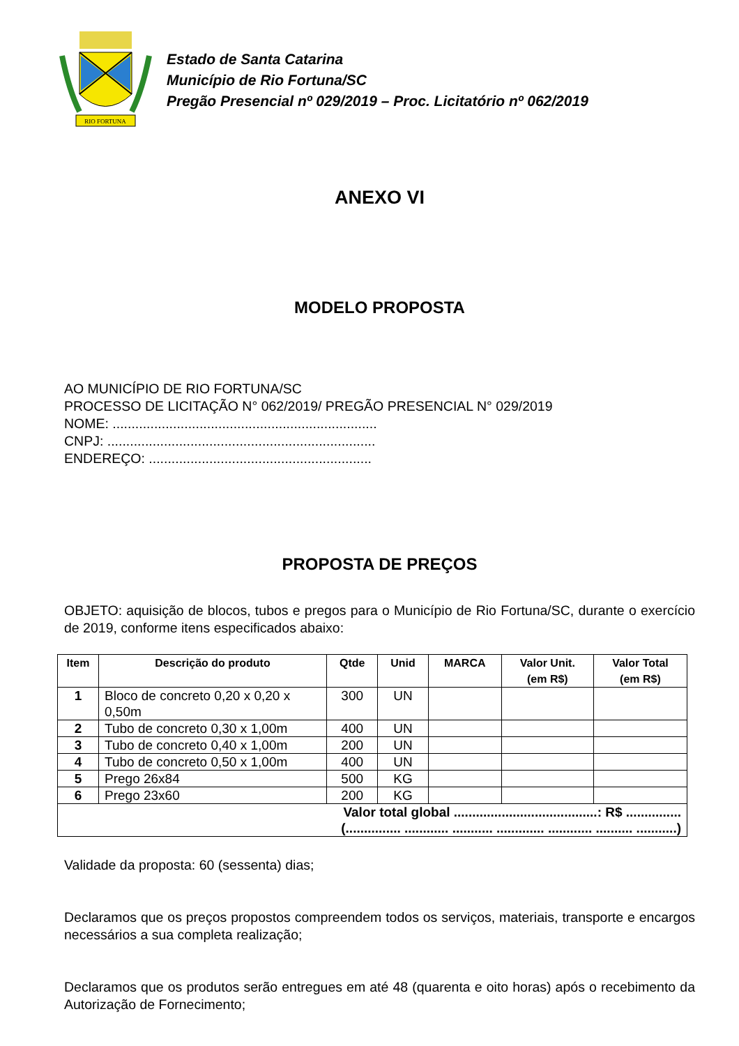RIO FORTUNA
Estado de Santa Catarina
Município de Rio Fortuna/SC
Pregão Presencial nº 029/2019 – Proc. Licitatório nº 062/2019
ANEXO VI
MODELO PROPOSTA
AO MUNICÍPIO DE RIO FORTUNA/SC
PROCESSO DE LICITAÇÃO N° 062/2019/ PREGÃO PRESENCIAL N° 029/2019
NOME: ......................................................................
CNPJ: .......................................................................
ENDEREÇO: ...........................................................
PROPOSTA DE PREÇOS
OBJETO: aquisição de blocos, tubos e pregos para o Município de Rio Fortuna/SC, durante o exercício de 2019, conforme itens especificados abaixo:
| Item | Descrição do produto | Qtde | Unid | MARCA | Valor Unit. (em R$) | Valor Total (em R$) |
| --- | --- | --- | --- | --- | --- | --- |
| 1 | Bloco de concreto 0,20 x 0,20 x 0,50m | 300 | UN | | | |
| 2 | Tubo de concreto 0,30 x 1,00m | 400 | UN | | | |
| 3 | Tubo de concreto 0,40 x 1,00m | 200 | UN | | | |
| 4 | Tubo de concreto 0,50 x 1,00m | 400 | UN | | | |
| 5 | Prego 26x84 | 500 | KG | | | |
| 6 | Prego 23x60 | 200 | KG | | | |
| Valor total global .......................................: R$ ............... (............... ............ ........... ............. ............ .......... ...........) | | | | | | |
Validade da proposta: 60 (sessenta) dias;
Declaramos que os preços propostos compreendem todos os serviços, materiais, transporte e encargos necessários a sua completa realização;
Declaramos que os produtos serão entregues em até 48 (quarenta e oito horas) após o recebimento da Autorização de Fornecimento;